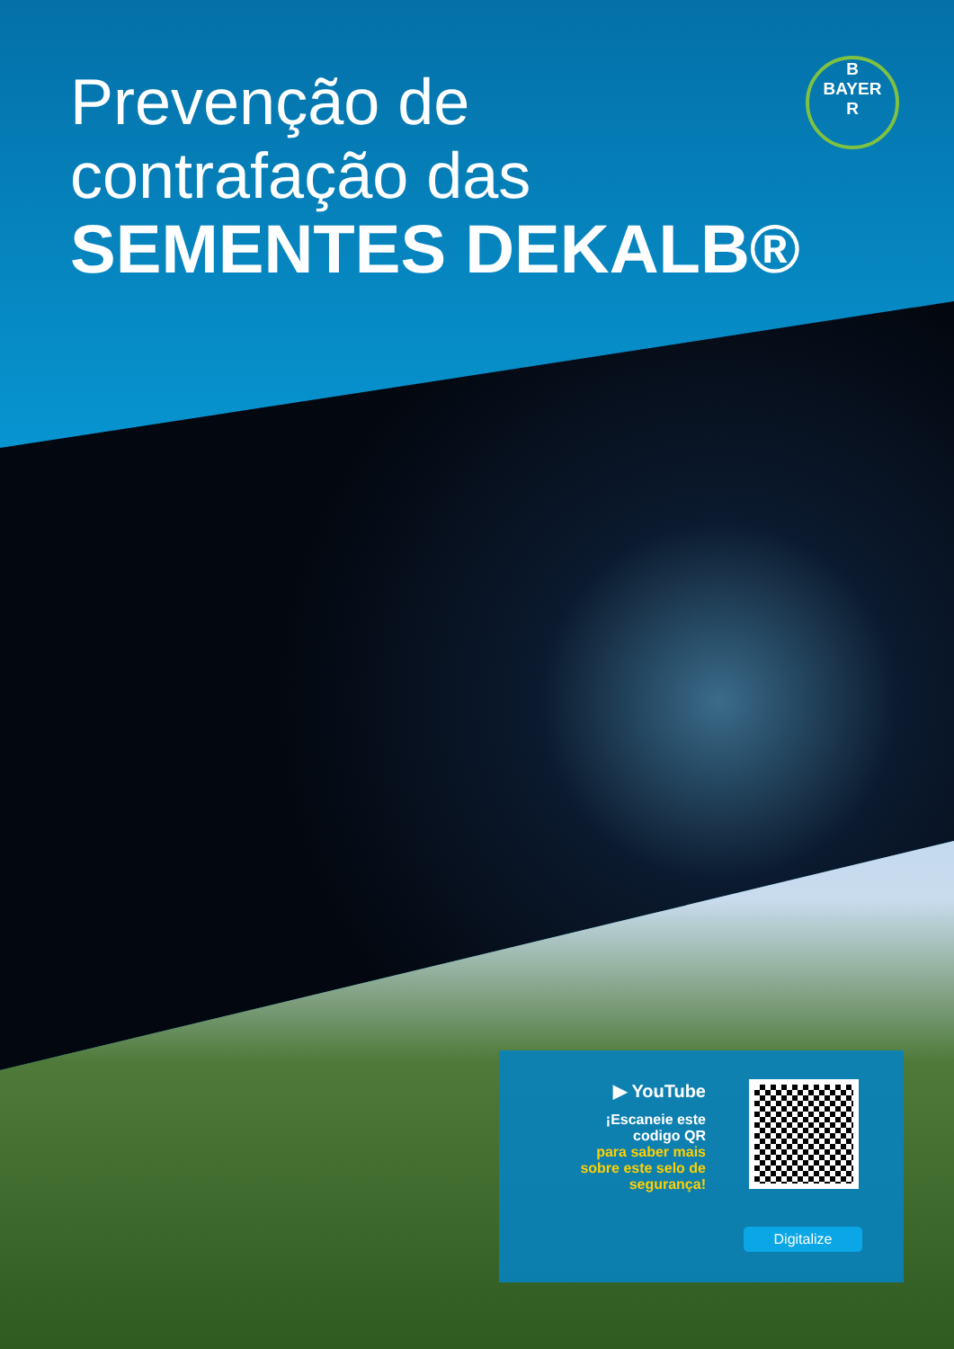Prevenção de
contrafação das
SEMENTES DEKALB®
B
BAYER
R
▶ YouTube
¡Escaneie este codigo QR
para saber mais sobre este selo de segurança!
Digitalize